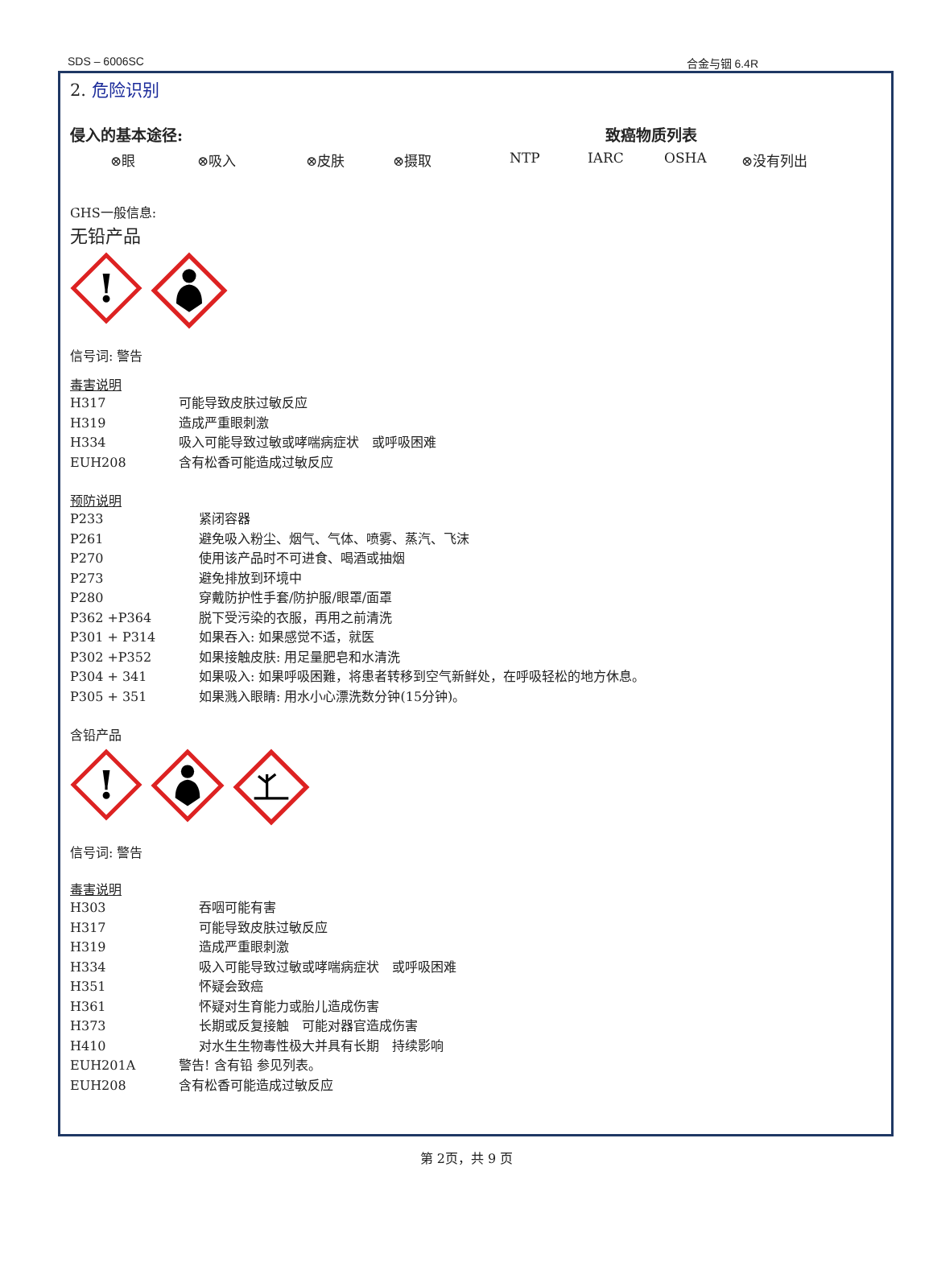SDS – 6006SC 合金与铟 6.4R
2. 危险识别
侵入的基本途径: 致癌物质列表
⊗眼 ⊗吸入 ⊗皮肤 ⊗摄取 NTP IARC OSHA ⊗没有列出
GHS一般信息:
无铅产品
!
信号词: 警告
毒害说明
H317 可能导致皮肤过敏反应
H319 造成严重眼刺激
H334 吸入可能导致过敏或哮喘病症状　或呼吸困难
EUH208 含有松香可能造成过敏反应
预防说明
P233 紧闭容器
P261 避免吸入粉尘、烟气、气体、喷雾、蒸汽、飞沫
P270 使用该产品时不可进食、喝酒或抽烟
P273 避免排放到环境中
P280 穿戴防护性手套/防护服/眼罩/面罩
P362 +P364 脱下受污染的衣服，再用之前清洗
P301 + P314 如果吞入: 如果感觉不适，就医
P302 +P352 如果接触皮肤: 用足量肥皂和水清洗
P304 + 341 如果吸入: 如果呼吸困難，将患者转移到空气新鲜处，在呼吸轻松的地方休息。
P305 + 351 如果溅入眼睛: 用水小心漂洗数分钟(15分钟)。
含铅产品
!
信号词: 警告
毒害说明
H303 吞咽可能有害
H317 可能导致皮肤过敏反应
H319 造成严重眼刺激
H334 吸入可能导致过敏或哮喘病症状　或呼吸困难
H351 怀疑会致癌
H361 怀疑对生育能力或胎儿造成伤害
H373 长期或反复接触　可能对器官造成伤害
H410 对水生生物毒性极大并具有长期　持续影响
EUH201A 警告! 含有铅 参见列表。
EUH208 含有松香可能造成过敏反应
第 2页，共 9 页